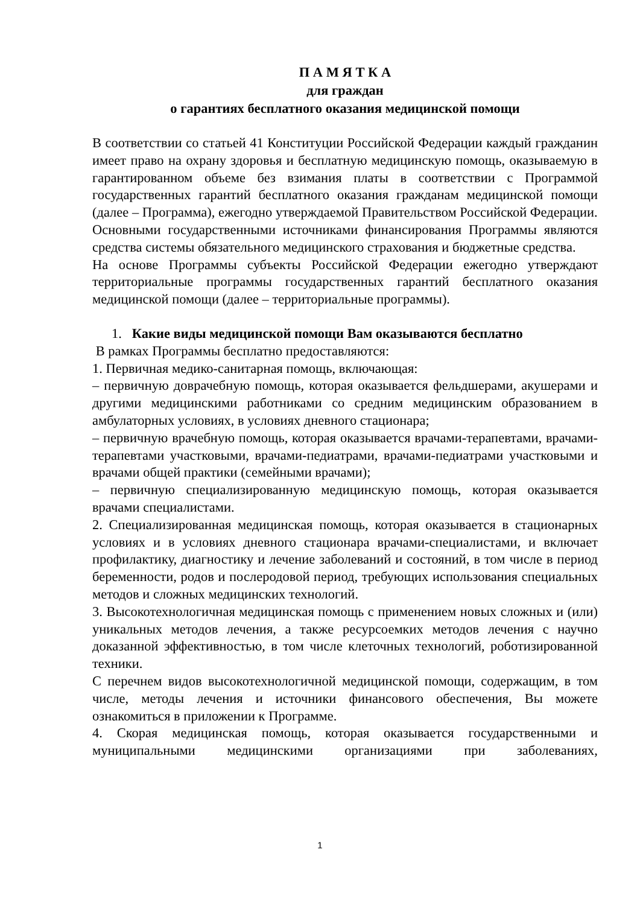П А М Я Т К А
для граждан
о гарантиях бесплатного оказания медицинской помощи
В соответствии со статьей 41 Конституции Российской Федерации каждый гражданин имеет право на охрану здоровья и бесплатную медицинскую помощь, оказываемую в гарантированном объеме без взимания платы в соответствии с Программой государственных гарантий бесплатного оказания гражданам медицинской помощи (далее – Программа), ежегодно утверждаемой Правительством Российской Федерации.
Основными государственными источниками финансирования Программы являются средства системы обязательного медицинского страхования и бюджетные средства.
На основе Программы субъекты Российской Федерации ежегодно утверждают территориальные программы государственных гарантий бесплатного оказания медицинской помощи (далее – территориальные программы).
1. Какие виды медицинской помощи Вам оказываются бесплатно
В рамках Программы бесплатно предоставляются:
1. Первичная медико-санитарная помощь, включающая:
– первичную доврачебную помощь, которая оказывается фельдшерами, акушерами и другими медицинскими работниками со средним медицинским образованием в амбулаторных условиях, в условиях дневного стационара;
– первичную врачебную помощь, которая оказывается врачами-терапевтами, врачами-терапевтами участковыми, врачами-педиатрами, врачами-педиатрами участковыми и врачами общей практики (семейными врачами);
– первичную специализированную медицинскую помощь, которая оказывается врачами специалистами.
2. Специализированная медицинская помощь, которая оказывается в стационарных условиях и в условиях дневного стационара врачами-специалистами, и включает профилактику, диагностику и лечение заболеваний и состояний, в том числе в период беременности, родов и послеродовой период, требующих использования специальных методов и сложных медицинских технологий.
3. Высокотехнологичная медицинская помощь с применением новых сложных и (или) уникальных методов лечения, а также ресурсоемких методов лечения с научно доказанной эффективностью, в том числе клеточных технологий, роботизированной техники.
С перечнем видов высокотехнологичной медицинской помощи, содержащим, в том числе, методы лечения и источники финансового обеспечения, Вы можете ознакомиться в приложении к Программе.
4. Скорая медицинская помощь, которая оказывается государственными и муниципальными медицинскими организациями при заболеваниях,
1